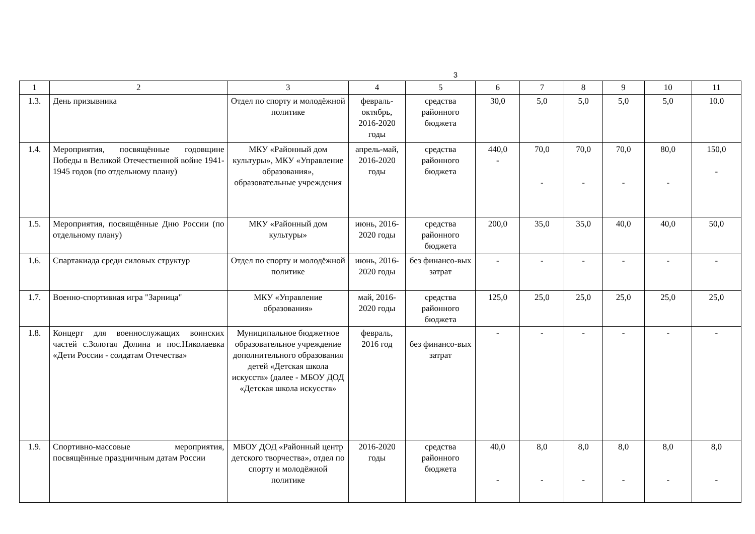3
| 1 | 2 | 3 | 4 | 5 | 6 | 7 | 8 | 9 | 10 | 11 |
| --- | --- | --- | --- | --- | --- | --- | --- | --- | --- | --- |
| 1.3. | День призывника | Отдел по спорту и молодёжной политике | февраль-октябрь, 2016-2020 годы | средства районного бюджета | 30,0 | 5,0 | 5,0 | 5,0 | 5,0 | 10.0 |
| 1.4. | Мероприятия, посвящённые годовщине Победы в Великой Отечественной войне 1941-1945 годов (по отдельному плану) | МКУ «Районный дом культуры», МКУ «Управление образования», образовательные учреждения | апрель-май, 2016-2020 годы | средства районного бюджета | 440,0 - | 70,0 - | 70,0 - | 70,0 - | 80,0 - | 150,0 - |
| 1.5. | Мероприятия, посвящённые Дню России (по отдельному плану) | МКУ «Районный дом культуры» | июнь, 2016-2020 годы | средства районного бюджета | 200,0 | 35,0 | 35,0 | 40,0 | 40,0 | 50,0 |
| 1.6. | Спартакиада среди силовых структур | Отдел по спорту и молодёжной политике | июнь, 2016-2020 годы | без финансо-вых затрат | - | - | - | - | - | - |
| 1.7. | Военно-спортивная игра "Зарница" | МКУ «Управление образования» | май, 2016-2020 годы | средства районного бюджета | 125,0 | 25,0 | 25,0 | 25,0 | 25,0 | 25,0 |
| 1.8. | Концерт для военнослужащих воинских частей с.Золотая Долина и пос.Николаевка «Дети России - солдатам Отечества» | Муниципальное бюджетное образовательное учреждение дополнительного образования детей «Детская школа искусств» (далее - МБОУ ДОД «Детская школа искусств» | февраль, 2016 год | без финансо-вых затрат | - | - | - | - | - | - |
| 1.9. | Спортивно-массовые мероприятия, посвящённые праздничным датам России | МБОУ ДОД «Районный центр детского творчества», отдел по спорту и молодёжной политике | 2016-2020 годы | средства районного бюджета | 40,0 - | 8,0 - | 8,0 - | 8,0 - | 8,0 - | 8,0 - |